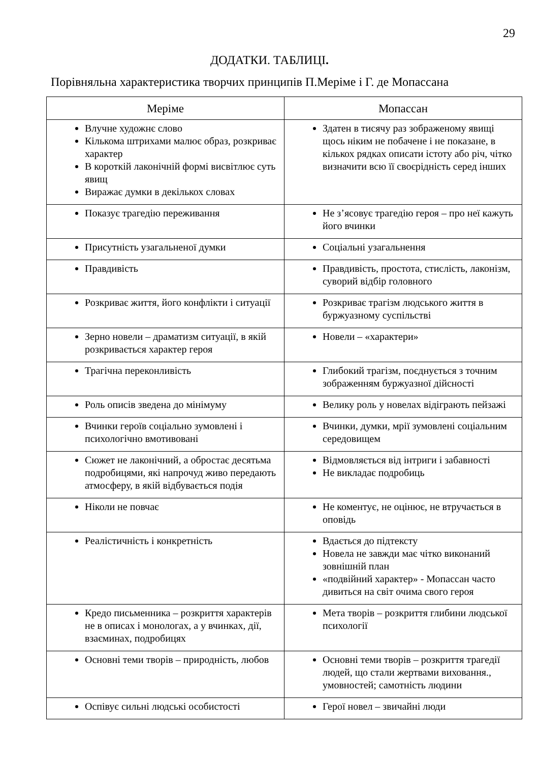29
ДОДАТКИ. ТАБЛИЦІ.
Порівняльна характеристика творчих принципів П.Меріме і Г. де Мопассана
| Меріме | Мопассан |
| --- | --- |
| Влучне художнє слово Кількома штрихами малює образ, розкриває характер В короткій лаконічній формі висвітлює суть явищ Виражає думки в декількох словах | Здатен в тисячу раз зображеному явищі щось ніким не побачене і не показане, в кількох рядках описати істоту або річ, чітко визначити всю її своєрідність серед інших |
| Показує трагедію переживання | Не з’ясовує трагедію героя – про неї кажуть його вчинки |
| Присутність узагальненої думки | Соціальні узагальнення |
| Правдивість | Правдивість, простота, стислість, лаконізм, суворий відбір головного |
| Розкриває життя, його конфлікти і ситуації | Розкриває трагізм людського життя в буржуазному суспільстві |
| Зерно новели – драматизм ситуації, в якій розкривається характер героя | Новели – «характери» |
| Трагічна переконливість | Глибокий трагізм, поєднується з точним зображенням буржуазної дійсності |
| Роль описів зведена до мінімуму | Велику роль у новелах відіграють пейзажі |
| Вчинки героїв соціально зумовлені і психологічно вмотивовані | Вчинки, думки, мрії зумовлені соціальним середовищем |
| Сюжет не лаконічний, а обростає десятьма подробицями, які напрочуд живо передають атмосферу, в якій відбувається подія | Відмовляється від інтриги і забавності Не викладає подробиць |
| Ніколи не повчає | Не коментує, не оцінює, не втручається в оповідь |
| Реалістичність і конкретність | Вдається до підтексту Новела не завжди має чітко виконаний зовнішній план «подвійний характер» - Мопассан часто дивиться на світ очима свого героя |
| Кредо письменника – розкриття характерів не в описах і монологах, а у вчинках, дії, взаєминах, подробицях | Мета творів – розкриття глибини людської психології |
| Основні теми творів – природність, любов | Основні теми творів – розкриття трагедії людей, що стали жертвами виховання., умовностей; самотність людини |
| Оспівує сильні людські особистості | Герої новел – звичайні люди |